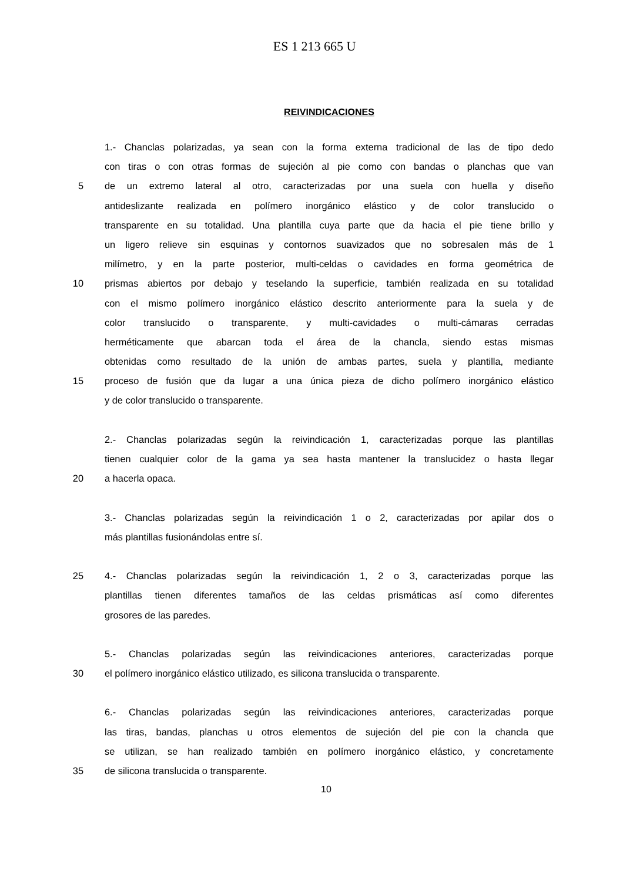ES 1 213 665 U
REIVINDICACIONES
1.- Chanclas polarizadas, ya sean con la forma externa tradicional de las de tipo dedo
con tiras o con otras formas de sujeción al pie como con bandas o planchas que van
5 de un extremo lateral al otro, caracterizadas por una suela con huella y diseño
antideslizante realizada en polímero inorgánico elástico y de color translucido o
transparente en su totalidad. Una plantilla cuya parte que da hacia el pie tiene brillo y
un ligero relieve sin esquinas y contornos suavizados que no sobresalen más de 1
milímetro, y en la parte posterior, multi-celdas o cavidades en forma geométrica de
10 prismas abiertos por debajo y teselando la superficie, también realizada en su totalidad
con el mismo polímero inorgánico elástico descrito anteriormente para la suela y de
color translucido o transparente, y multi-cavidades o multi-cámaras cerradas
herméticamente que abarcan toda el área de la chancla, siendo estas mismas
obtenidas como resultado de la unión de ambas partes, suela y plantilla, mediante
15 proceso de fusión que da lugar a una única pieza de dicho polímero inorgánico elástico
y de color translucido o transparente.
2.- Chanclas polarizadas según la reivindicación 1, caracterizadas porque las plantillas
tienen cualquier color de la gama ya sea hasta mantener la translucidez o hasta llegar
20 a hacerla opaca.
3.- Chanclas polarizadas según la reivindicación 1 o 2, caracterizadas por apilar dos o
más plantillas fusionándolas entre sí.
25 4.- Chanclas polarizadas según la reivindicación 1, 2 o 3, caracterizadas porque las
plantillas tienen diferentes tamaños de las celdas prismáticas así como diferentes
grosores de las paredes.
5.- Chanclas polarizadas según las reivindicaciones anteriores, caracterizadas porque
30 el polímero inorgánico elástico utilizado, es silicona translucida o transparente.
6.- Chanclas polarizadas según las reivindicaciones anteriores, caracterizadas porque
las tiras, bandas, planchas u otros elementos de sujeción del pie con la chancla que
se utilizan, se han realizado también en polímero inorgánico elástico, y concretamente
35 de silicona translucida o transparente.
10